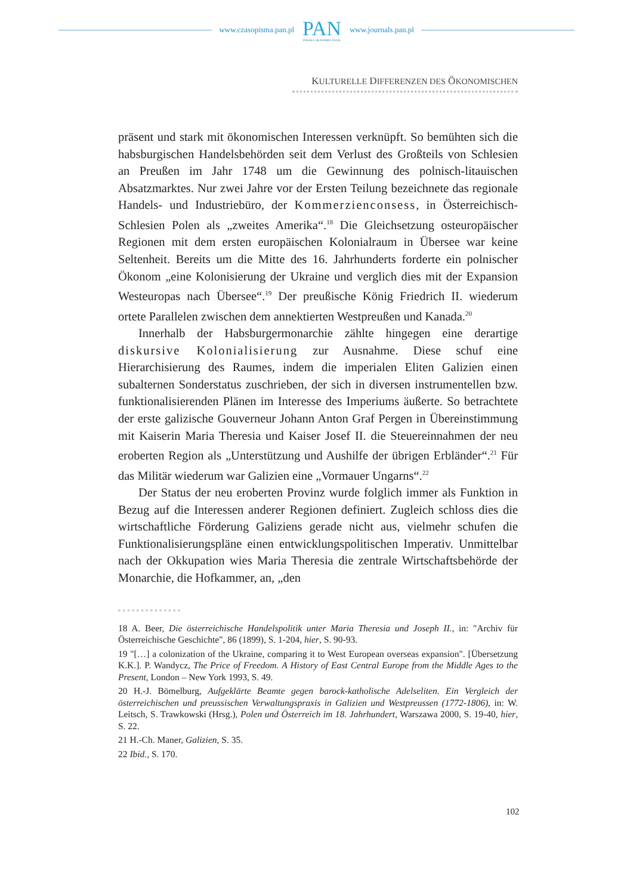www.czasopisma.pan.pl
PAN
POLSKA AKADEMIA NAUK
www.journals.pan.pl
KULTURELLE DIFFERENZEN DES ÖKONOMISCHEN
präsent und stark mit ökonomischen Interessen verknüpft. So bemühten sich die habsburgischen Handelsbehörden seit dem Verlust des Großteils von Schlesien an Preußen im Jahr 1748 um die Gewinnung des polnisch-litauischen Absatzmarktes. Nur zwei Jahre vor der Ersten Teilung bezeichnete das regionale Handels- und Industriebüro, der Kommerzienconsess, in Österreichisch-Schlesien Polen als „zweites Amerika“.<sup>18</sup> Die Gleichsetzung osteuropäischer Regionen mit dem ersten europäischen Kolonialraum in Übersee war keine Seltenheit. Bereits um die Mitte des 16. Jahrhunderts forderte ein polnischer Ökonom „eine Kolonisierung der Ukraine und verglich dies mit der Expansion Westeuropas nach Übersee“.<sup>19</sup> Der preußische König Friedrich II. wiederum ortete Parallelen zwischen dem annektierten Westpreußen und Kanada.<sup>20</sup>
Innerhalb der Habsburgermonarchie zählte hingegen eine derartige diskursive Kolonialisierung zur Ausnahme. Diese schuf eine Hierarchisierung des Raumes, indem die imperialen Eliten Galizien einen subalternen Sonderstatus zuschrieben, der sich in diversen instrumentellen bzw. funktionalisierenden Plänen im Interesse des Imperiums äußerte. So betrachtete der erste galizische Gouverneur Johann Anton Graf Pergen in Übereinstimmung mit Kaiserin Maria Theresia und Kaiser Josef II. die Steuereinnahmen der neu eroberten Region als „Unterstützung und Aushilfe der übrigen Erbländer“.<sup>21</sup> Für das Militär wiederum war Galizien eine „Vormauer Ungarns“.<sup>22</sup>
Der Status der neu eroberten Provinz wurde folglich immer als Funktion in Bezug auf die Interessen anderer Regionen definiert. Zugleich schloss dies die wirtschaftliche Förderung Galiziens gerade nicht aus, vielmehr schufen die Funktionalisierungspläne einen entwicklungspolitischen Imperativ. Unmittelbar nach der Okkupation wies Maria Theresia die zentrale Wirtschaftsbehörde der Monarchie, die Hofkammer, an, „den
18 A. Beer, Die österreichische Handelspolitik unter Maria Theresia und Joseph II., in: "Archiv für Österreichische Geschichte", 86 (1899), S. 1-204, hier, S. 90-93.
19 "[…] a colonization of the Ukraine, comparing it to West European overseas expansion". [Übersetzung K.K.]. P. Wandycz, The Price of Freedom. A History of East Central Europe from the Middle Ages to the Present, London – New York 1993, S. 49.
20 H.-J. Bömelburg, Aufgeklärte Beamte gegen barock-katholische Adelseliten. Ein Vergleich der österreichischen und preussischen Verwaltungspraxis in Galizien und Westpreussen (1772-1806), in: W. Leitsch, S. Trawkowski (Hrsg.), Polen und Österreich im 18. Jahrhundert, Warszawa 2000, S. 19-40, hier, S. 22.
21 H.-Ch. Maner, Galizien, S. 35.
22 Ibid., S. 170.
102